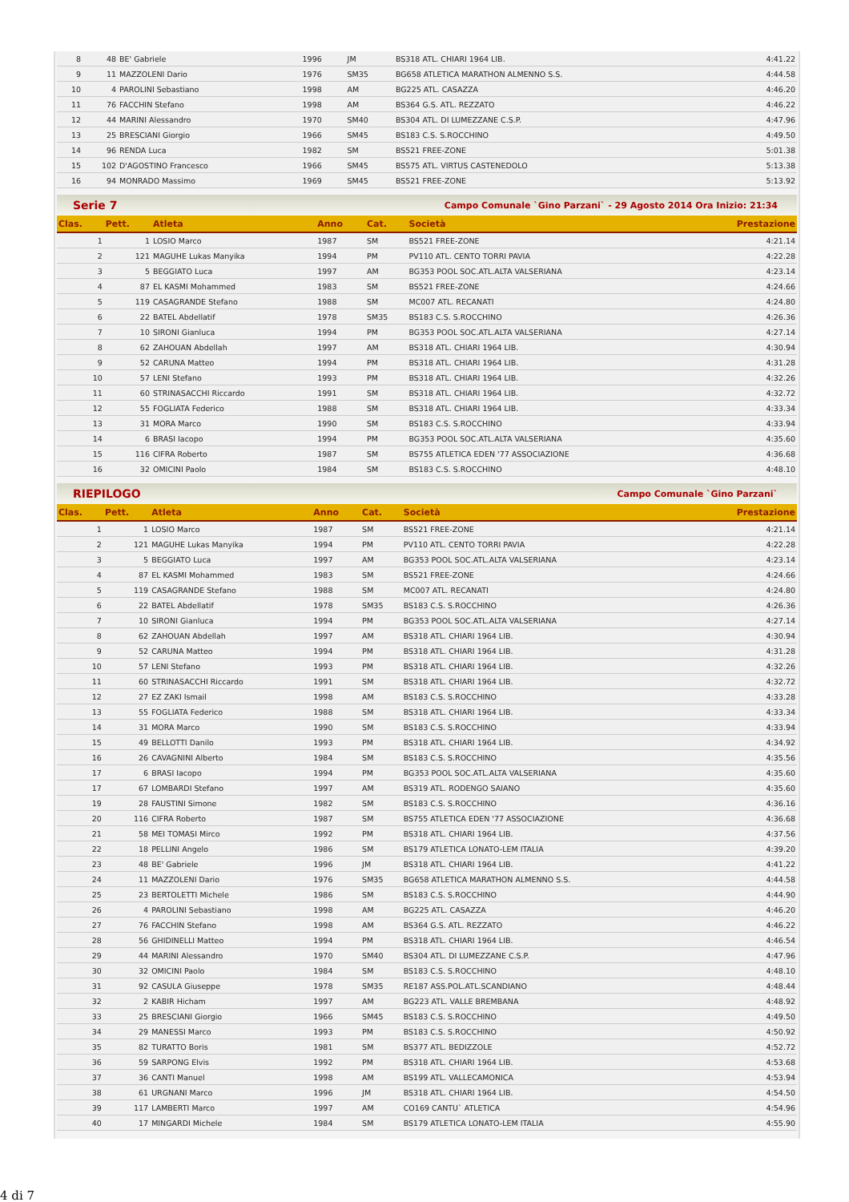| 8 | 48 | BE' Gabriele | 1996 | JM | BS318 ATL. CHIARI 1964 LIB. | 4:41.22 |
| 9 | 11 | MAZZOLENI Dario | 1976 | SM35 | BG658 ATLETICA MARATHON ALMENNO S.S. | 4:44.58 |
| 10 | 4 | PAROLINI Sebastiano | 1998 | AM | BG225 ATL. CASAZZA | 4:46.20 |
| 11 | 76 | FACCHIN Stefano | 1998 | AM | BS364 G.S. ATL. REZZATO | 4:46.22 |
| 12 | 44 | MARINI Alessandro | 1970 | SM40 | BS304 ATL. DI LUMEZZANE C.S.P. | 4:47.96 |
| 13 | 25 | BRESCIANI Giorgio | 1966 | SM45 | BS183 C.S. S.ROCCHINO | 4:49.50 |
| 14 | 96 | RENDA Luca | 1982 | SM | BS521 FREE-ZONE | 5:01.38 |
| 15 | 102 | D'AGOSTINO Francesco | 1966 | SM45 | BS575 ATL. VIRTUS CASTENEDOLO | 5:13.38 |
| 16 | 94 | MONRADO Massimo | 1969 | SM45 | BS521 FREE-ZONE | 5:13.92 |
Serie 7 Campo Comunale `Gino Parzani` - 29 Agosto 2014 Ora Inizio: 21:34
| Clas. | Pett. | Atleta | Anno | Cat. | Società | Prestazione |
| --- | --- | --- | --- | --- | --- | --- |
| 1 | 1 | LOSIO Marco | 1987 | SM | BS521 FREE-ZONE | 4:21.14 |
| 2 | 121 | MAGUHE Lukas Manyika | 1994 | PM | PV110 ATL. CENTO TORRI PAVIA | 4:22.28 |
| 3 | 5 | BEGGIATO Luca | 1997 | AM | BG353 POOL SOC.ATL.ALTA VALSERIANA | 4:23.14 |
| 4 | 87 | EL KASMI Mohammed | 1983 | SM | BS521 FREE-ZONE | 4:24.66 |
| 5 | 119 | CASAGRANDE Stefano | 1988 | SM | MC007 ATL. RECANATI | 4:24.80 |
| 6 | 22 | BATEL Abdellatif | 1978 | SM35 | BS183 C.S. S.ROCCHINO | 4:26.36 |
| 7 | 10 | SIRONI Gianluca | 1994 | PM | BG353 POOL SOC.ATL.ALTA VALSERIANA | 4:27.14 |
| 8 | 62 | ZAHOUAN Abdellah | 1997 | AM | BS318 ATL. CHIARI 1964 LIB. | 4:30.94 |
| 9 | 52 | CARUNA Matteo | 1994 | PM | BS318 ATL. CHIARI 1964 LIB. | 4:31.28 |
| 10 | 57 | LENI Stefano | 1993 | PM | BS318 ATL. CHIARI 1964 LIB. | 4:32.26 |
| 11 | 60 | STRINASACCHI Riccardo | 1991 | SM | BS318 ATL. CHIARI 1964 LIB. | 4:32.72 |
| 12 | 55 | FOGLIATA Federico | 1988 | SM | BS318 ATL. CHIARI 1964 LIB. | 4:33.34 |
| 13 | 31 | MORA Marco | 1990 | SM | BS183 C.S. S.ROCCHINO | 4:33.94 |
| 14 | 6 | BRASI Iacopo | 1994 | PM | BG353 POOL SOC.ATL.ALTA VALSERIANA | 4:35.60 |
| 15 | 116 | CIFRA Roberto | 1987 | SM | BS755 ATLETICA EDEN '77 ASSOCIAZIONE | 4:36.68 |
| 16 | 32 | OMICINI Paolo | 1984 | SM | BS183 C.S. S.ROCCHINO | 4:48.10 |
RIEPILOGO Campo Comunale `Gino Parzani`
| Clas. | Pett. | Atleta | Anno | Cat. | Società | Prestazione |
| --- | --- | --- | --- | --- | --- | --- |
| 1 | 1 | LOSIO Marco | 1987 | SM | BS521 FREE-ZONE | 4:21.14 |
| 2 | 121 | MAGUHE Lukas Manyika | 1994 | PM | PV110 ATL. CENTO TORRI PAVIA | 4:22.28 |
| 3 | 5 | BEGGIATO Luca | 1997 | AM | BG353 POOL SOC.ATL.ALTA VALSERIANA | 4:23.14 |
| 4 | 87 | EL KASMI Mohammed | 1983 | SM | BS521 FREE-ZONE | 4:24.66 |
| 5 | 119 | CASAGRANDE Stefano | 1988 | SM | MC007 ATL. RECANATI | 4:24.80 |
| 6 | 22 | BATEL Abdellatif | 1978 | SM35 | BS183 C.S. S.ROCCHINO | 4:26.36 |
| 7 | 10 | SIRONI Gianluca | 1994 | PM | BG353 POOL SOC.ATL.ALTA VALSERIANA | 4:27.14 |
| 8 | 62 | ZAHOUAN Abdellah | 1997 | AM | BS318 ATL. CHIARI 1964 LIB. | 4:30.94 |
| 9 | 52 | CARUNA Matteo | 1994 | PM | BS318 ATL. CHIARI 1964 LIB. | 4:31.28 |
| 10 | 57 | LENI Stefano | 1993 | PM | BS318 ATL. CHIARI 1964 LIB. | 4:32.26 |
| 11 | 60 | STRINASACCHI Riccardo | 1991 | SM | BS318 ATL. CHIARI 1964 LIB. | 4:32.72 |
| 12 | 27 | EZ ZAKI Ismail | 1998 | AM | BS183 C.S. S.ROCCHINO | 4:33.28 |
| 13 | 55 | FOGLIATA Federico | 1988 | SM | BS318 ATL. CHIARI 1964 LIB. | 4:33.34 |
| 14 | 31 | MORA Marco | 1990 | SM | BS183 C.S. S.ROCCHINO | 4:33.94 |
| 15 | 49 | BELLOTTI Danilo | 1993 | PM | BS318 ATL. CHIARI 1964 LIB. | 4:34.92 |
| 16 | 26 | CAVAGNINI Alberto | 1984 | SM | BS183 C.S. S.ROCCHINO | 4:35.56 |
| 17 | 6 | BRASI Iacopo | 1994 | PM | BG353 POOL SOC.ATL.ALTA VALSERIANA | 4:35.60 |
| 17 | 67 | LOMBARDI Stefano | 1997 | AM | BS319 ATL. RODENGO SAIANO | 4:35.60 |
| 19 | 28 | FAUSTINI Simone | 1982 | SM | BS183 C.S. S.ROCCHINO | 4:36.16 |
| 20 | 116 | CIFRA Roberto | 1987 | SM | BS755 ATLETICA EDEN '77 ASSOCIAZIONE | 4:36.68 |
| 21 | 58 | MEI TOMASI Mirco | 1992 | PM | BS318 ATL. CHIARI 1964 LIB. | 4:37.56 |
| 22 | 18 | PELLINI Angelo | 1986 | SM | BS179 ATLETICA LONATO-LEM ITALIA | 4:39.20 |
| 23 | 48 | BE' Gabriele | 1996 | JM | BS318 ATL. CHIARI 1964 LIB. | 4:41.22 |
| 24 | 11 | MAZZOLENI Dario | 1976 | SM35 | BG658 ATLETICA MARATHON ALMENNO S.S. | 4:44.58 |
| 25 | 23 | BERTOLETTI Michele | 1986 | SM | BS183 C.S. S.ROCCHINO | 4:44.90 |
| 26 | 4 | PAROLINI Sebastiano | 1998 | AM | BG225 ATL. CASAZZA | 4:46.20 |
| 27 | 76 | FACCHIN Stefano | 1998 | AM | BS364 G.S. ATL. REZZATO | 4:46.22 |
| 28 | 56 | GHIDINELLI Matteo | 1994 | PM | BS318 ATL. CHIARI 1964 LIB. | 4:46.54 |
| 29 | 44 | MARINI Alessandro | 1970 | SM40 | BS304 ATL. DI LUMEZZANE C.S.P. | 4:47.96 |
| 30 | 32 | OMICINI Paolo | 1984 | SM | BS183 C.S. S.ROCCHINO | 4:48.10 |
| 31 | 92 | CASULA Giuseppe | 1978 | SM35 | RE187 ASS.POL.ATL.SCANDIANO | 4:48.44 |
| 32 | 2 | KABIR Hicham | 1997 | AM | BG223 ATL. VALLE BREMBANA | 4:48.92 |
| 33 | 25 | BRESCIANI Giorgio | 1966 | SM45 | BS183 C.S. S.ROCCHINO | 4:49.50 |
| 34 | 29 | MANESSI Marco | 1993 | PM | BS183 C.S. S.ROCCHINO | 4:50.92 |
| 35 | 82 | TURATTO Boris | 1981 | SM | BS377 ATL. BEDIZZOLE | 4:52.72 |
| 36 | 59 | SARPONG Elvis | 1992 | PM | BS318 ATL. CHIARI 1964 LIB. | 4:53.68 |
| 37 | 36 | CANTI Manuel | 1998 | AM | BS199 ATL. VALLECAMONICA | 4:53.94 |
| 38 | 61 | URGNANI Marco | 1996 | JM | BS318 ATL. CHIARI 1964 LIB. | 4:54.50 |
| 39 | 117 | LAMBERTI Marco | 1997 | AM | CO169 CANTU` ATLETICA | 4:54.96 |
| 40 | 17 | MINGARDI Michele | 1984 | SM | BS179 ATLETICA LONATO-LEM ITALIA | 4:55.90 |
4 di 7